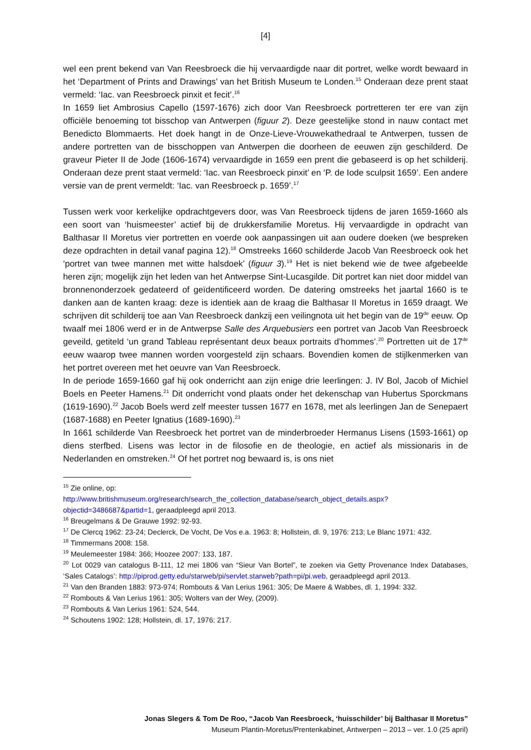[4]
wel een prent bekend van Van Reesbroeck die hij vervaardigde naar dit portret, welke wordt bewaard in het ‘Department of Prints and Drawings’ van het British Museum te Londen.<sup>15</sup> Onderaan deze prent staat vermeld: ‘Iac. van Reesbroeck pinxit et fecit’.<sup>16</sup>
In 1659 liet Ambrosius Capello (1597-1676) zich door Van Reesbroeck portretteren ter ere van zijn officiële benoeming tot bisschop van Antwerpen (figuur 2). Deze geestelijke stond in nauw contact met Benedicto Blommaerts. Het doek hangt in de Onze-Lieve-Vrouwekathedraal te Antwerpen, tussen de andere portretten van de bisschoppen van Antwerpen die doorheen de eeuwen zijn geschilderd. De graveur Pieter II de Jode (1606-1674) vervaardigde in 1659 een prent die gebaseerd is op het schilderij. Onderaan deze prent staat vermeld: ‘Iac. van Reesbroeck pinxit’ en ‘P. de Iode sculpsit 1659’. Een andere versie van de prent vermeldt: ‘Iac. van Reesbroeck p. 1659’.<sup>17</sup>
Tussen werk voor kerkelijke opdrachtgevers door, was Van Reesbroeck tijdens de jaren 1659-1660 als een soort van ‘huismeester’ actief bij de drukkersfamilie Moretus. Hij vervaardigde in opdracht van Balthasar II Moretus vier portretten en voerde ook aanpassingen uit aan oudere doeken (we bespreken deze opdrachten in detail vanaf pagina 12).<sup>18</sup> Omstreeks 1660 schilderde Jacob Van Reesbroeck ook het ‘portret van twee mannen met witte halsdoek’ (figuur 3).<sup>19</sup> Het is niet bekend wie de twee afgebeelde heren zijn; mogelijk zijn het leden van het Antwerpse Sint-Lucasgilde. Dit portret kan niet door middel van bronnenonderzoek gedateerd of geïdentificeerd worden. De datering omstreeks het jaartal 1660 is te danken aan de kanten kraag: deze is identiek aan de kraag die Balthasar II Moretus in 1659 draagt. We schrijven dit schilderij toe aan Van Reesbroeck dankzij een veilingnota uit het begin van de 19<sup>de</sup> eeuw. Op twaalf mei 1806 werd er in de Antwerpse Salle des Arquebusiers een portret van Jacob Van Reesbroeck geveild, getiteld ‘un grand Tableau représentant deux beaux portraits d'hommes’.<sup>20</sup> Portretten uit de 17<sup>de</sup> eeuw waarop twee mannen worden voorgesteld zijn schaars. Bovendien komen de stijlkenmerken van het portret overeen met het oeuvre van Van Reesbroeck.
In de periode 1659-1660 gaf hij ook onderricht aan zijn enige drie leerlingen: J. IV Bol, Jacob of Michiel Boels en Peeter Hamens.<sup>21</sup> Dit onderricht vond plaats onder het dekenschap van Hubertus Sporckmans (1619-1690).<sup>22</sup> Jacob Boels werd zelf meester tussen 1677 en 1678, met als leerlingen Jan de Senepaert (1687-1688) en Peeter Ignatius (1689-1690).<sup>23</sup>
In 1661 schilderde Van Reesbroeck het portret van de minderbroeder Hermanus Lisens (1593-1661) op diens sterfbed. Lisens was lector in de filosofie en de theologie, en actief als missionaris in de Nederlanden en omstreken.<sup>24</sup> Of het portret nog bewaard is, is ons niet
<sup>15</sup> Zie online, op:
http://www.britishmuseum.org/research/search_the_collection_database/search_object_details.aspx?objectid=3486687&partid=1, geraadpleegd april 2013.
<sup>16</sup> Breugelmans & De Grauwe 1992: 92-93.
<sup>17</sup> De Clercq 1962: 23-24; Declerck, De Vocht, De Vos e.a. 1963: 8; Hollstein, dl. 9, 1976: 213; Le Blanc 1971: 432.
<sup>18</sup> Timmermans 2008: 158.
<sup>19</sup> Meulemeester 1984: 366; Hoozee 2007: 133, 187.
<sup>20</sup> Lot 0029 van catalogus B-111, 12 mei 1806 van “Sieur Van Bortel”, te zoeken via Getty Provenance Index Databases, ‘Sales Catalogs’: http://piprod.getty.edu/starweb/pi/servlet.starweb?path=pi/pi.web, geraadpleegd april 2013.
<sup>21</sup> Van den Branden 1883: 973-974; Rombouts & Van Lerius 1961: 305; De Maere & Wabbes, dl. 1, 1994: 332.
<sup>22</sup> Rombouts & Van Lerius 1961: 305; Wolters van der Wey, (2009).
<sup>23</sup> Rombouts & Van Lerius 1961: 524, 544.
<sup>24</sup> Schoutens 1902: 128; Hollstein, dl. 17, 1976: 217.
Jonas Slegers & Tom De Roo, “Jacob Van Reesbroeck, ‘huisschilder’ bij Balthasar II Moretus”
Museum Plantin-Moretus/Prentenkabinet, Antwerpen – 2013 – ver. 1.0 (25 april)